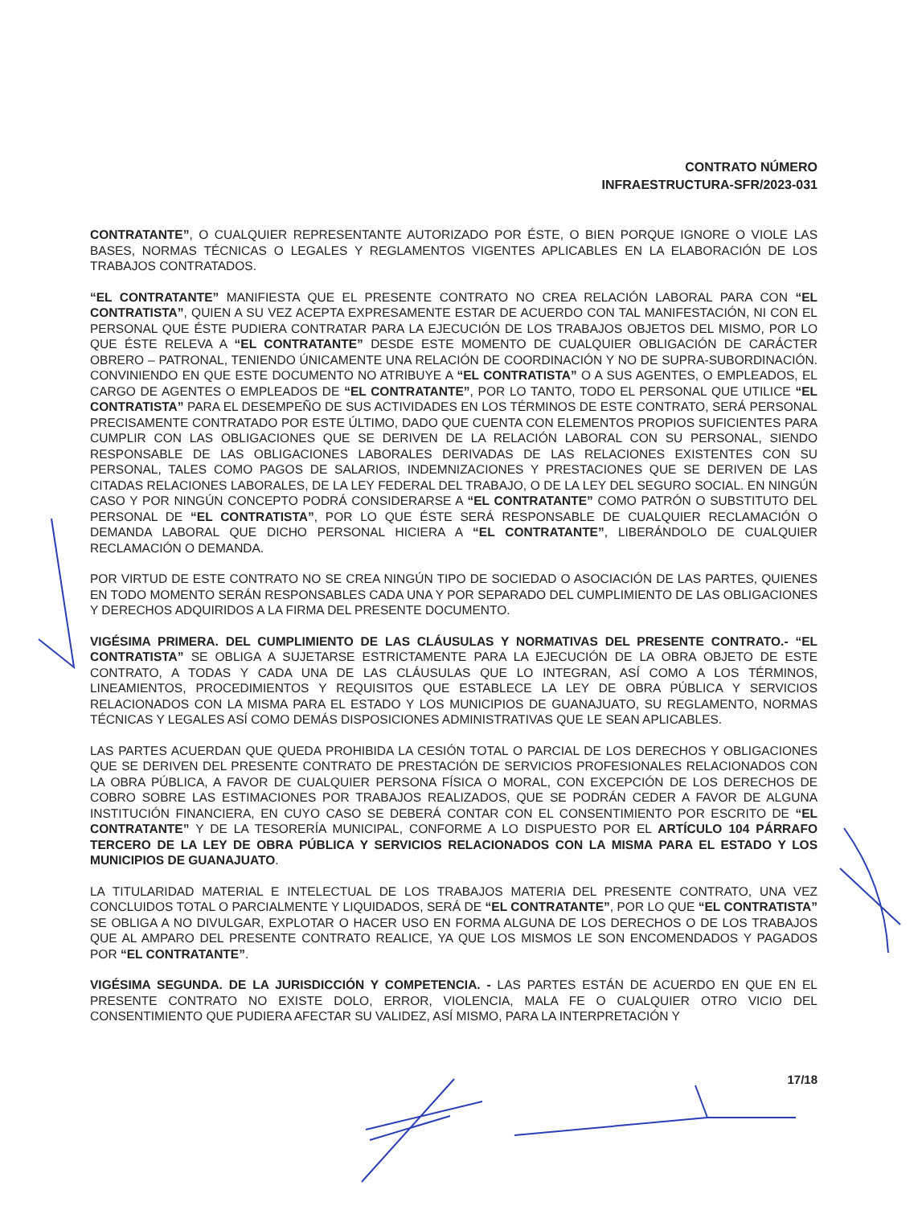CONTRATO NÚMERO
INFRAESTRUCTURA-SFR/2023-031
CONTRATANTE”, O CUALQUIER REPRESENTANTE AUTORIZADO POR ÉSTE, O BIEN PORQUE IGNORE O VIOLE LAS BASES, NORMAS TÉCNICAS O LEGALES Y REGLAMENTOS VIGENTES APLICABLES EN LA ELABORACIÓN DE LOS TRABAJOS CONTRATADOS.
“EL CONTRATANTE” MANIFIESTA QUE EL PRESENTE CONTRATO NO CREA RELACIÓN LABORAL PARA CON “EL CONTRATISTA”, QUIEN A SU VEZ ACEPTA EXPRESAMENTE ESTAR DE ACUERDO CON TAL MANIFESTACIÓN, NI CON EL PERSONAL QUE ÉSTE PUDIERA CONTRATAR PARA LA EJECUCIÓN DE LOS TRABAJOS OBJETOS DEL MISMO, POR LO QUE ÉSTE RELEVA A “EL CONTRATANTE” DESDE ESTE MOMENTO DE CUALQUIER OBLIGACIÓN DE CARÁCTER OBRERO – PATRONAL, TENIENDO ÚNICAMENTE UNA RELACIÓN DE COORDINACIÓN Y NO DE SUPRA-SUBORDINACIÓN. CONVINIENDO EN QUE ESTE DOCUMENTO NO ATRIBUYE A “EL CONTRATISTA” O A SUS AGENTES, O EMPLEADOS, EL CARGO DE AGENTES O EMPLEADOS DE “EL CONTRATANTE”, POR LO TANTO, TODO EL PERSONAL QUE UTILICE “EL CONTRATISTA” PARA EL DESEMPEÑO DE SUS ACTIVIDADES EN LOS TÉRMINOS DE ESTE CONTRATO, SERÁ PERSONAL PRECISAMENTE CONTRATADO POR ESTE ÚLTIMO, DADO QUE CUENTA CON ELEMENTOS PROPIOS SUFICIENTES PARA CUMPLIR CON LAS OBLIGACIONES QUE SE DERIVEN DE LA RELACIÓN LABORAL CON SU PERSONAL, SIENDO RESPONSABLE DE LAS OBLIGACIONES LABORALES DERIVADAS DE LAS RELACIONES EXISTENTES CON SU PERSONAL, TALES COMO PAGOS DE SALARIOS, INDEMNIZACIONES Y PRESTACIONES QUE SE DERIVEN DE LAS CITADAS RELACIONES LABORALES, DE LA LEY FEDERAL DEL TRABAJO, O DE LA LEY DEL SEGURO SOCIAL. EN NINGÚN CASO Y POR NINGÚN CONCEPTO PODRÁ CONSIDERARSE A “EL CONTRATANTE” COMO PATRÓN O SUBSTITUTO DEL PERSONAL DE “EL CONTRATISTA”, POR LO QUE ÉSTE SERÁ RESPONSABLE DE CUALQUIER RECLAMACIÓN O DEMANDA LABORAL QUE DICHO PERSONAL HICIERA A “EL CONTRATANTE”, LIBERÁNDOLO DE CUALQUIER RECLAMACIÓN O DEMANDA.
POR VIRTUD DE ESTE CONTRATO NO SE CREA NINGÚN TIPO DE SOCIEDAD O ASOCIACIÓN DE LAS PARTES, QUIENES EN TODO MOMENTO SERÁN RESPONSABLES CADA UNA Y POR SEPARADO DEL CUMPLIMIENTO DE LAS OBLIGACIONES Y DERECHOS ADQUIRIDOS A LA FIRMA DEL PRESENTE DOCUMENTO.
VIGÉSIMA PRIMERA. DEL CUMPLIMIENTO DE LAS CLÁUSULAS Y NORMATIVAS DEL PRESENTE CONTRATO.- “EL CONTRATISTA” SE OBLIGA A SUJETARSE ESTRICTAMENTE PARA LA EJECUCIÓN DE LA OBRA OBJETO DE ESTE CONTRATO, A TODAS Y CADA UNA DE LAS CLÁUSULAS QUE LO INTEGRAN, ASÍ COMO A LOS TÉRMINOS, LINEAMIENTOS, PROCEDIMIENTOS Y REQUISITOS QUE ESTABLECE LA LEY DE OBRA PÚBLICA Y SERVICIOS RELACIONADOS CON LA MISMA PARA EL ESTADO Y LOS MUNICIPIOS DE GUANAJUATO, SU REGLAMENTO, NORMAS TÉCNICAS Y LEGALES ASÍ COMO DEMÁS DISPOSICIONES ADMINISTRATIVAS QUE LE SEAN APLICABLES.
LAS PARTES ACUERDAN QUE QUEDA PROHIBIDA LA CESIÓN TOTAL O PARCIAL DE LOS DERECHOS Y OBLIGACIONES QUE SE DERIVEN DEL PRESENTE CONTRATO DE PRESTACIÓN DE SERVICIOS PROFESIONALES RELACIONADOS CON LA OBRA PÚBLICA, A FAVOR DE CUALQUIER PERSONA FÍSICA O MORAL, CON EXCEPCIÓN DE LOS DERECHOS DE COBRO SOBRE LAS ESTIMACIONES POR TRABAJOS REALIZADOS, QUE SE PODRÁN CEDER A FAVOR DE ALGUNA INSTITUCIÓN FINANCIERA, EN CUYO CASO SE DEBERÁ CONTAR CON EL CONSENTIMIENTO POR ESCRITO DE “EL CONTRATANTE” Y DE LA TESORERÍA MUNICIPAL, CONFORME A LO DISPUESTO POR EL ARTÍCULO 104 PÁRRAFO TERCERO DE LA LEY DE OBRA PÚBLICA Y SERVICIOS RELACIONADOS CON LA MISMA PARA EL ESTADO Y LOS MUNICIPIOS DE GUANAJUATO.
LA TITULARIDAD MATERIAL E INTELECTUAL DE LOS TRABAJOS MATERIA DEL PRESENTE CONTRATO, UNA VEZ CONCLUIDOS TOTAL O PARCIALMENTE Y LIQUIDADOS, SERÁ DE “EL CONTRATANTE”, POR LO QUE “EL CONTRATISTA” SE OBLIGA A NO DIVULGAR, EXPLOTAR O HACER USO EN FORMA ALGUNA DE LOS DERECHOS O DE LOS TRABAJOS QUE AL AMPARO DEL PRESENTE CONTRATO REALICE, YA QUE LOS MISMOS LE SON ENCOMENDADOS Y PAGADOS POR “EL CONTRATANTE”.
VIGÉSIMA SEGUNDA. DE LA JURISDICCIÓN Y COMPETENCIA. - LAS PARTES ESTÁN DE ACUERDO EN QUE EN EL PRESENTE CONTRATO NO EXISTE DOLO, ERROR, VIOLENCIA, MALA FE O CUALQUIER OTRO VICIO DEL CONSENTIMIENTO QUE PUDIERA AFECTAR SU VALIDEZ, ASÍ MISMO, PARA LA INTERPRETACIÓN Y
17/18